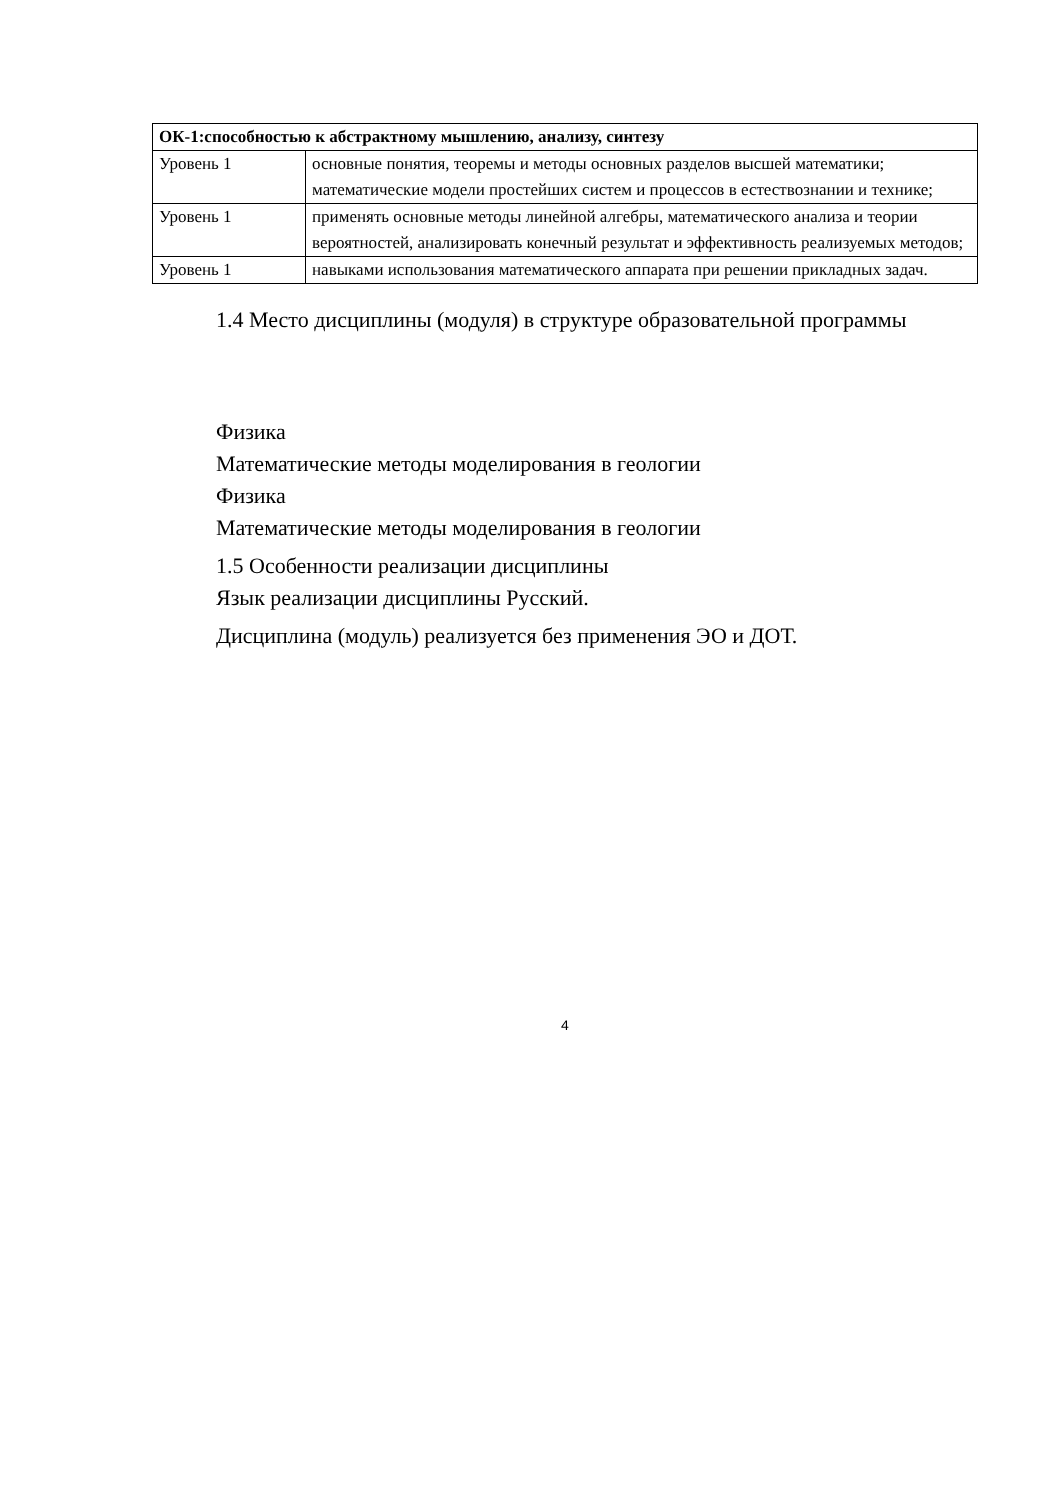| ОК-1:способностью к абстрактному мышлению, анализу, синтезу | |
| Уровень 1 | основные понятия, теоремы и методы основных разделов высшей математики; математические модели простейших систем и процессов в естествознании и технике; |
| Уровень 1 | применять основные методы линейной алгебры, математического анализа и теории вероятностей, анализировать конечный результат и эффективность реализуемых методов; |
| Уровень 1 | навыками использования математического аппарата при решении прикладных задач. |
1.4 Место дисциплины (модуля) в структуре образовательной программы
Физика
Математические методы моделирования в геологии
Физика
Математические методы моделирования в геологии
1.5 Особенности реализации дисциплины
Язык реализации дисциплины Русский.
Дисциплина (модуль) реализуется без применения ЭО и ДОТ.
4